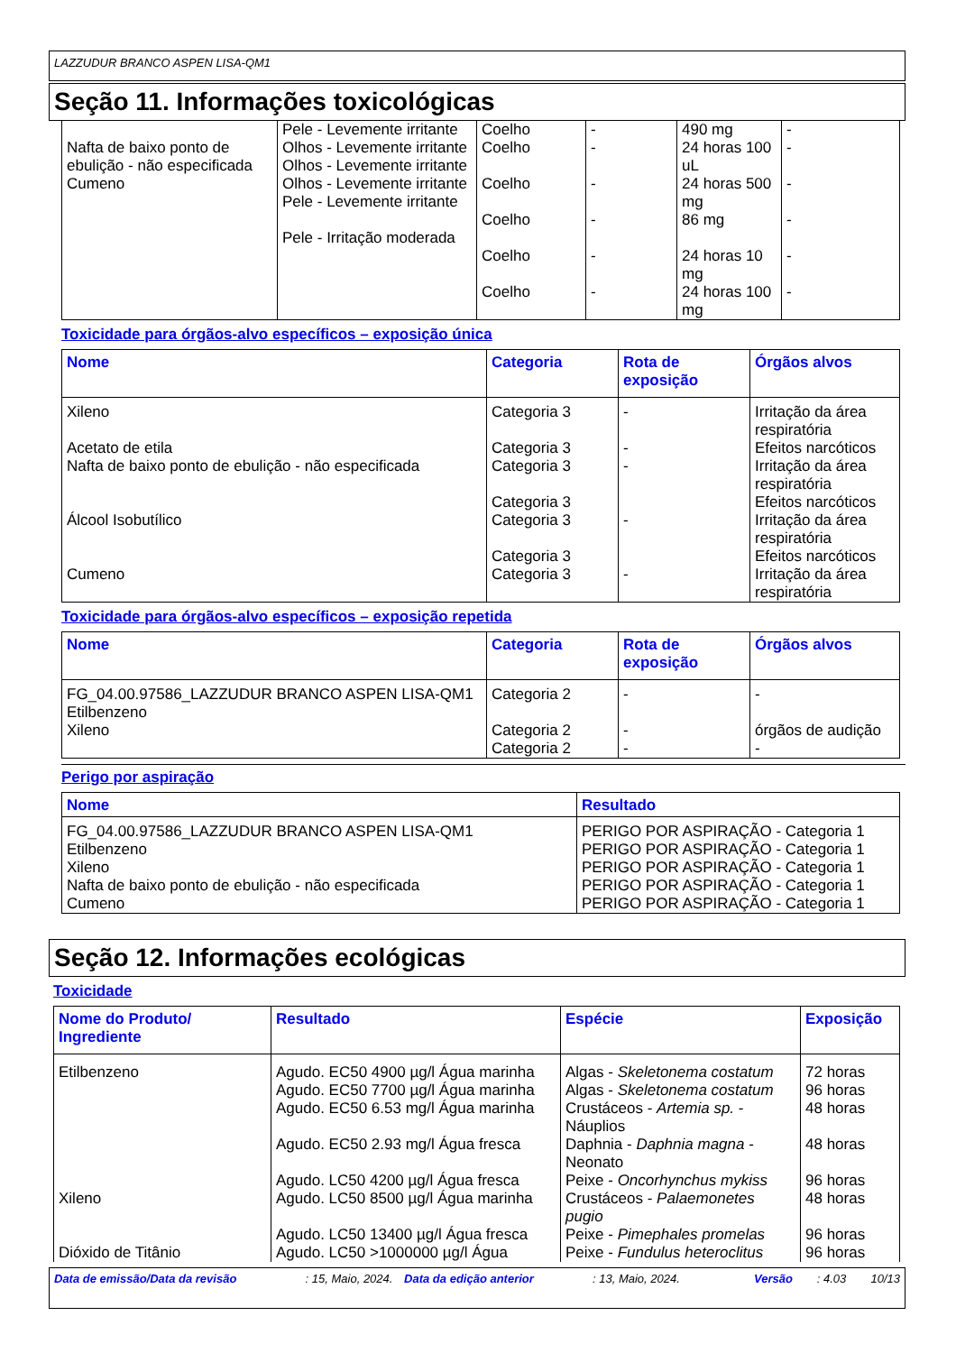LAZZUDUR BRANCO ASPEN LISA-QM1
Seção 11. Informações toxicológicas
| Nafta de baixo ponto de ebulição - não especificada Cumeno | Pele - Levemente irritante Olhos - Levemente irritante Olhos - Levemente irritante Olhos - Levemente irritante Pele - Levemente irritante Pele - Irritação moderada | Coelho Coelho Coelho Coelho Coelho Coelho | - - - - - - | 490 mg 24 horas 100 uL 24 horas 500 mg 86 mg 24 horas 10 mg 24 horas 100 mg | - - - - - - |
Toxicidade para órgãos-alvo específicos – exposição única
| Nome | Categoria | Rota de exposição | Órgãos alvos |
| --- | --- | --- | --- |
| Xileno Acetato de etila Nafta de baixo ponto de ebulição - não especificada Álcool Isobutílico Cumeno | Categoria 3 Categoria 3 Categoria 3 Categoria 3 Categoria 3 Categoria 3 Categoria 3 | - - - - - | Irritação da área respiratória Efeitos narcóticos Irritação da área respiratória Efeitos narcóticos Irritação da área respiratória Efeitos narcóticos Irritação da área respiratória |
Toxicidade para órgãos-alvo específicos – exposição repetida
| Nome | Categoria | Rota de exposição | Órgãos alvos |
| --- | --- | --- | --- |
| FG_04.00.97586_LAZZUDUR BRANCO ASPEN LISA-QM1 Etilbenzeno Xileno | Categoria 2 Categoria 2 Categoria 2 | - - - | - órgãos de audição - |
Perigo por aspiração
| Nome | Resultado |
| --- | --- |
| FG_04.00.97586_LAZZUDUR BRANCO ASPEN LISA-QM1 Etilbenzeno Xileno Nafta de baixo ponto de ebulição - não especificada Cumeno | PERIGO POR ASPIRAÇÃO - Categoria 1 PERIGO POR ASPIRAÇÃO - Categoria 1 PERIGO POR ASPIRAÇÃO - Categoria 1 PERIGO POR ASPIRAÇÃO - Categoria 1 PERIGO POR ASPIRAÇÃO - Categoria 1 |
Seção 12. Informações ecológicas
Toxicidade
| Nome do Produto/ Ingrediente | Resultado | Espécie | Exposição |
| --- | --- | --- | --- |
| Etilbenzeno Xileno Dióxido de Titânio | Agudo. EC50 4900 µg/l Água marinha Agudo. EC50 7700 µg/l Água marinha Agudo. EC50 6.53 mg/l Água marinha Agudo. EC50 2.93 mg/l Água fresca Agudo. LC50 4200 µg/l Água fresca Agudo. LC50 8500 µg/l Água marinha Agudo. LC50 13400 µg/l Água fresca Agudo. LC50 >1000000 µg/l Água | Algas - Skeletonema costatum Algas - Skeletonema costatum Crustáceos - Artemia sp. - Náuplios Daphnia - Daphnia magna - Neonato Peixe - Oncorhynchus mykiss Crustáceos - Palaemonetes pugio Peixe - Pimephales promelas Peixe - Fundulus heteroclitus | 72 horas 96 horas 48 horas 48 horas 96 horas 48 horas 96 horas 96 horas |
Data de emissão/Data da revisão : 15, Maio, 2024. Data da edição anterior : 13, Maio, 2024. Versão : 4.03 10/13